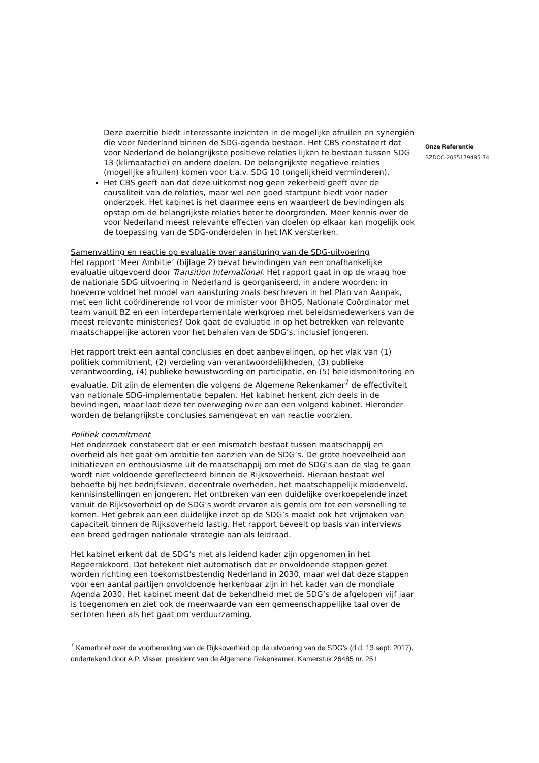Deze exercitie biedt interessante inzichten in de mogelijke afruilen en synergiën die voor Nederland binnen de SDG-agenda bestaan. Het CBS constateert dat voor Nederland de belangrijkste positieve relaties lijken te bestaan tussen SDG 13 (klimaatactie) en andere doelen. De belangrijkste negatieve relaties (mogelijke afruilen) komen voor t.a.v. SDG 10 (ongelijkheid verminderen).
Het CBS geeft aan dat deze uitkomst nog geen zekerheid geeft over de causaliteit van de relaties, maar wel een goed startpunt biedt voor nader onderzoek. Het kabinet is het daarmee eens en waardeert de bevindingen als opstap om de belangrijkste relaties beter te doorgronden. Meer kennis over de voor Nederland meest relevante effecten van doelen op elkaar kan mogelijk ook de toepassing van de SDG-onderdelen in het IAK versterken.
Samenvatting en reactie op evaluatie over aansturing van de SDG-uitvoering
Het rapport ‘Meer Ambitie’ (bijlage 2) bevat bevindingen van een onafhankelijke evaluatie uitgevoerd door Transition International. Het rapport gaat in op de vraag hoe de nationale SDG uitvoering in Nederland is georganiseerd, in andere woorden: in hoeverre voldoet het model van aansturing zoals beschreven in het Plan van Aanpak, met een licht coördinerende rol voor de minister voor BHOS, Nationale Coördinator met team vanuit BZ en een interdepartementale werkgroep met beleidsmedewerkers van de meest relevante ministeries? Ook gaat de evaluatie in op het betrekken van relevante maatschappelijke actoren voor het behalen van de SDG’s, inclusief jongeren.
Het rapport trekt een aantal conclusies en doet aanbevelingen, op het vlak van (1) politiek commitment, (2) verdeling van verantwoordelijkheden, (3) publieke verantwoording, (4) publieke bewustwording en participatie, en (5) beleidsmonitoring en evaluatie. Dit zijn de elementen die volgens de Algemene Rekenkamer<sup>7</sup> de effectiviteit van nationale SDG-implementatie bepalen. Het kabinet herkent zich deels in de bevindingen, maar laat deze ter overweging over aan een volgend kabinet. Hieronder worden de belangrijkste conclusies samengevat en van reactie voorzien.
Politiek commitment
Het onderzoek constateert dat er een mismatch bestaat tussen maatschappij en overheid als het gaat om ambitie ten aanzien van de SDG’s. De grote hoeveelheid aan initiatieven en enthousiasme uit de maatschappij om met de SDG’s aan de slag te gaan wordt niet voldoende gereflecteerd binnen de Rijksoverheid. Hieraan bestaat wel behoefte bij het bedrijfsleven, decentrale overheden, het maatschappelijk middenveld, kennisinstellingen en jongeren. Het ontbreken van een duidelijke overkoepelende inzet vanuit de Rijksoverheid op de SDG’s wordt ervaren als gemis om tot een versnelling te komen. Het gebrek aan een duidelijke inzet op de SDG’s maakt ook het vrijmaken van capaciteit binnen de Rijksoverheid lastig. Het rapport beveelt op basis van interviews een breed gedragen nationale strategie aan als leidraad.
Het kabinet erkent dat de SDG’s niet als leidend kader zijn opgenomen in het Regeerakkoord. Dat betekent niet automatisch dat er onvoldoende stappen gezet worden richting een toekomstbestendig Nederland in 2030, maar wel dat deze stappen voor een aantal partijen onvoldoende herkenbaar zijn in het kader van de mondiale Agenda 2030. Het kabinet meent dat de bekendheid met de SDG’s de afgelopen vijf jaar is toegenomen en ziet ook de meerwaarde van een gemeenschappelijke taal over de sectoren heen als het gaat om verduurzaming.
<sup>7</sup> Kamerbrief over de voorbereiding van de Rijksoverheid op de uitvoering van de SDG’s (d.d. 13 sept. 2017), ondertekend door A.P. Visser, president van de Algemene Rekenkamer. Kamerstuk 26485 nr. 251
Onze Referentie
BZDOC-2035179485-74